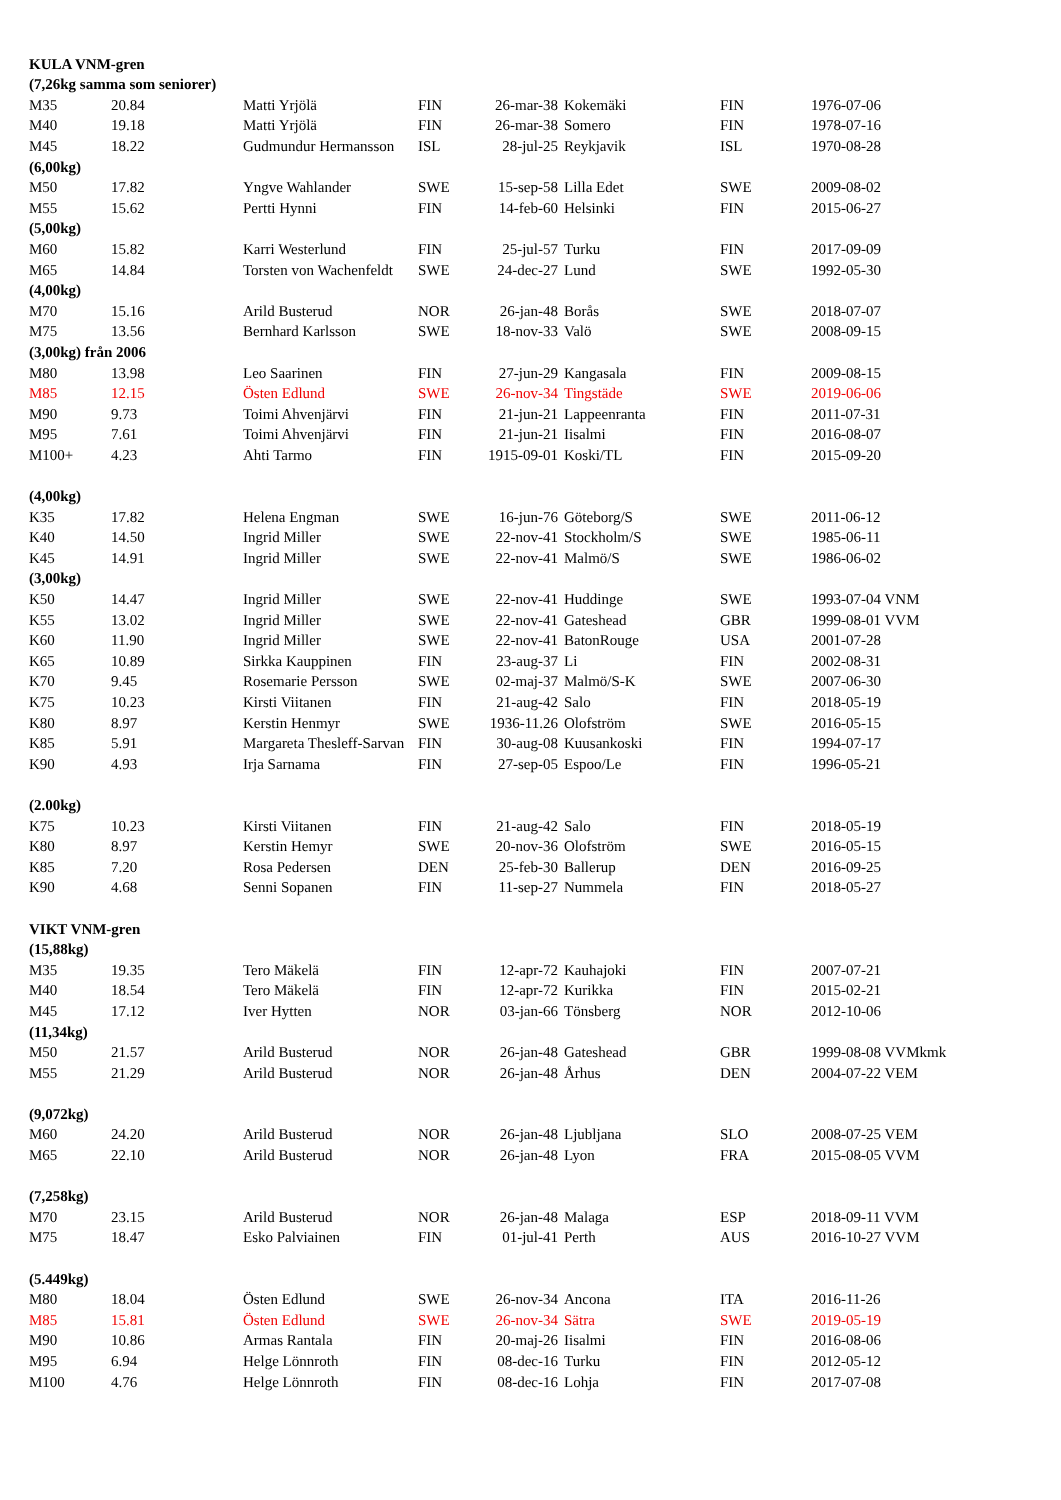| KULA VNM-gren | | | | | | | |
| (7,26kg samma som seniorer) | | | | | | | |
| M35 | 20.84 | Matti Yrjölä | FIN | 26-mar-38 | Kokemäki | FIN | 1976-07-06 |
| M40 | 19.18 | Matti Yrjölä | FIN | 26-mar-38 | Somero | FIN | 1978-07-16 |
| M45 | 18.22 | Gudmundur Hermansson | ISL | 28-jul-25 | Reykjavik | ISL | 1970-08-28 |
| (6,00kg) | | | | | | | |
| M50 | 17.82 | Yngve Wahlander | SWE | 15-sep-58 | Lilla Edet | SWE | 2009-08-02 |
| M55 | 15.62 | Pertti Hynni | FIN | 14-feb-60 | Helsinki | FIN | 2015-06-27 |
| (5,00kg) | | | | | | | |
| M60 | 15.82 | Karri Westerlund | FIN | 25-jul-57 | Turku | FIN | 2017-09-09 |
| M65 | 14.84 | Torsten von Wachenfeldt | SWE | 24-dec-27 | Lund | SWE | 1992-05-30 |
| (4,00kg) | | | | | | | |
| M70 | 15.16 | Arild Busterud | NOR | 26-jan-48 | Borås | SWE | 2018-07-07 |
| M75 | 13.56 | Bernhard Karlsson | SWE | 18-nov-33 | Valö | SWE | 2008-09-15 |
| (3,00kg) från 2006 | | | | | | | |
| M80 | 13.98 | Leo Saarinen | FIN | 27-jun-29 | Kangasala | FIN | 2009-08-15 |
| M85 | 12.15 | Östen Edlund | SWE | 26-nov-34 | Tingstäde | SWE | 2019-06-06 |
| M90 | 9.73 | Toimi Ahvenjärvi | FIN | 21-jun-21 | Lappeenranta | FIN | 2011-07-31 |
| M95 | 7.61 | Toimi Ahvenjärvi | FIN | 21-jun-21 | Iisalmi | FIN | 2016-08-07 |
| M100+ | 4.23 | Ahti Tarmo | FIN | 1915-09-01 | Koski/TL | FIN | 2015-09-20 |
| (4,00kg) | | | | | | | |
| K35 | 17.82 | Helena Engman | SWE | 16-jun-76 | Göteborg/S | SWE | 2011-06-12 |
| K40 | 14.50 | Ingrid Miller | SWE | 22-nov-41 | Stockholm/S | SWE | 1985-06-11 |
| K45 | 14.91 | Ingrid Miller | SWE | 22-nov-41 | Malmö/S | SWE | 1986-06-02 |
| (3,00kg) | | | | | | | |
| K50 | 14.47 | Ingrid Miller | SWE | 22-nov-41 | Huddinge | SWE | 1993-07-04 VNM |
| K55 | 13.02 | Ingrid Miller | SWE | 22-nov-41 | Gateshead | GBR | 1999-08-01 VVM |
| K60 | 11.90 | Ingrid Miller | SWE | 22-nov-41 | BatonRouge | USA | 2001-07-28 |
| K65 | 10.89 | Sirkka Kauppinen | FIN | 23-aug-37 | Li | FIN | 2002-08-31 |
| K70 | 9.45 | Rosemarie Persson | SWE | 02-maj-37 | Malmö/S-K | SWE | 2007-06-30 |
| K75 | 10.23 | Kirsti Viitanen | FIN | 21-aug-42 | Salo | FIN | 2018-05-19 |
| K80 | 8.97 | Kerstin Henmyr | SWE | 1936-11.26 | Olofström | SWE | 2016-05-15 |
| K85 | 5.91 | Margareta Thesleff-Sarvan | FIN | 30-aug-08 | Kuusankoski | FIN | 1994-07-17 |
| K90 | 4.93 | Irja Sarnama | FIN | 27-sep-05 | Espoo/Le | FIN | 1996-05-21 |
| (2.00kg) | | | | | | | |
| K75 | 10.23 | Kirsti Viitanen | FIN | 21-aug-42 | Salo | FIN | 2018-05-19 |
| K80 | 8.97 | Kerstin Hemyr | SWE | 20-nov-36 | Olofström | SWE | 2016-05-15 |
| K85 | 7.20 | Rosa Pedersen | DEN | 25-feb-30 | Ballerup | DEN | 2016-09-25 |
| K90 | 4.68 | Senni Sopanen | FIN | 11-sep-27 | Nummela | FIN | 2018-05-27 |
| VIKT VNM-gren | | | | | | | |
| (15,88kg) | | | | | | | |
| M35 | 19.35 | Tero Mäkelä | FIN | 12-apr-72 | Kauhajoki | FIN | 2007-07-21 |
| M40 | 18.54 | Tero Mäkelä | FIN | 12-apr-72 | Kurikka | FIN | 2015-02-21 |
| M45 | 17.12 | Iver Hytten | NOR | 03-jan-66 | Tönsberg | NOR | 2012-10-06 |
| (11,34kg) | | | | | | | |
| M50 | 21.57 | Arild Busterud | NOR | 26-jan-48 | Gateshead | GBR | 1999-08-08 VVMkmk |
| M55 | 21.29 | Arild Busterud | NOR | 26-jan-48 | Århus | DEN | 2004-07-22 VEM |
| (9,072kg) | | | | | | | |
| M60 | 24.20 | Arild Busterud | NOR | 26-jan-48 | Ljubljana | SLO | 2008-07-25 VEM |
| M65 | 22.10 | Arild Busterud | NOR | 26-jan-48 | Lyon | FRA | 2015-08-05 VVM |
| (7,258kg) | | | | | | | |
| M70 | 23.15 | Arild Busterud | NOR | 26-jan-48 | Malaga | ESP | 2018-09-11 VVM |
| M75 | 18.47 | Esko Palviainen | FIN | 01-jul-41 | Perth | AUS | 2016-10-27 VVM |
| (5.449kg) | | | | | | | |
| M80 | 18.04 | Östen Edlund | SWE | 26-nov-34 | Ancona | ITA | 2016-11-26 |
| M85 | 15.81 | Östen Edlund | SWE | 26-nov-34 | Sätra | SWE | 2019-05-19 |
| M90 | 10.86 | Armas Rantala | FIN | 20-maj-26 | Iisalmi | FIN | 2016-08-06 |
| M95 | 6.94 | Helge Lönnroth | FIN | 08-dec-16 | Turku | FIN | 2012-05-12 |
| M100 | 4.76 | Helge Lönnroth | FIN | 08-dec-16 | Lohja | FIN | 2017-07-08 |